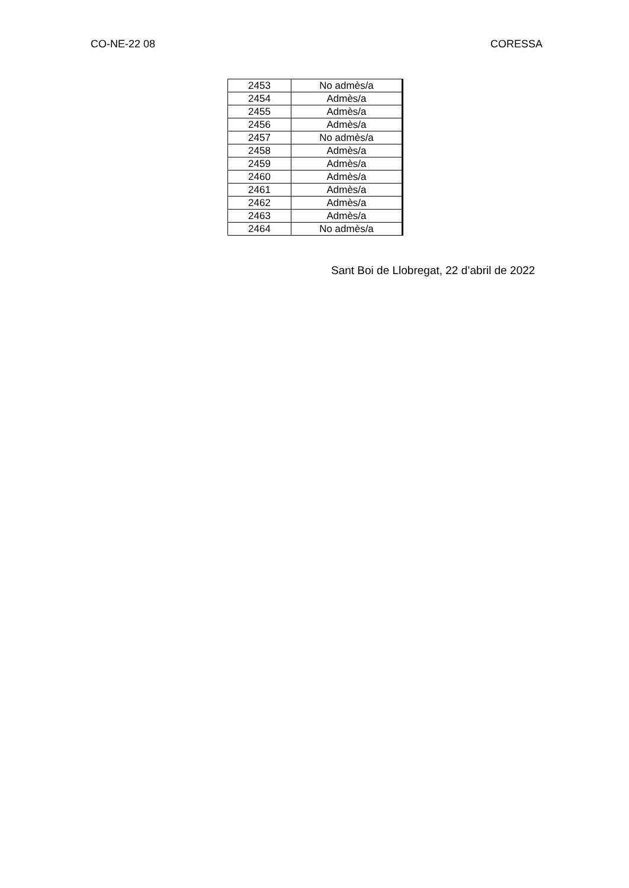CO-NE-22 08 CORESSA
| 2453 | No admès/a |
| 2454 | Admès/a |
| 2455 | Admès/a |
| 2456 | Admès/a |
| 2457 | No admès/a |
| 2458 | Admès/a |
| 2459 | Admès/a |
| 2460 | Admès/a |
| 2461 | Admès/a |
| 2462 | Admès/a |
| 2463 | Admès/a |
| 2464 | No admès/a |
Sant Boi de Llobregat, 22 d’abril de 2022